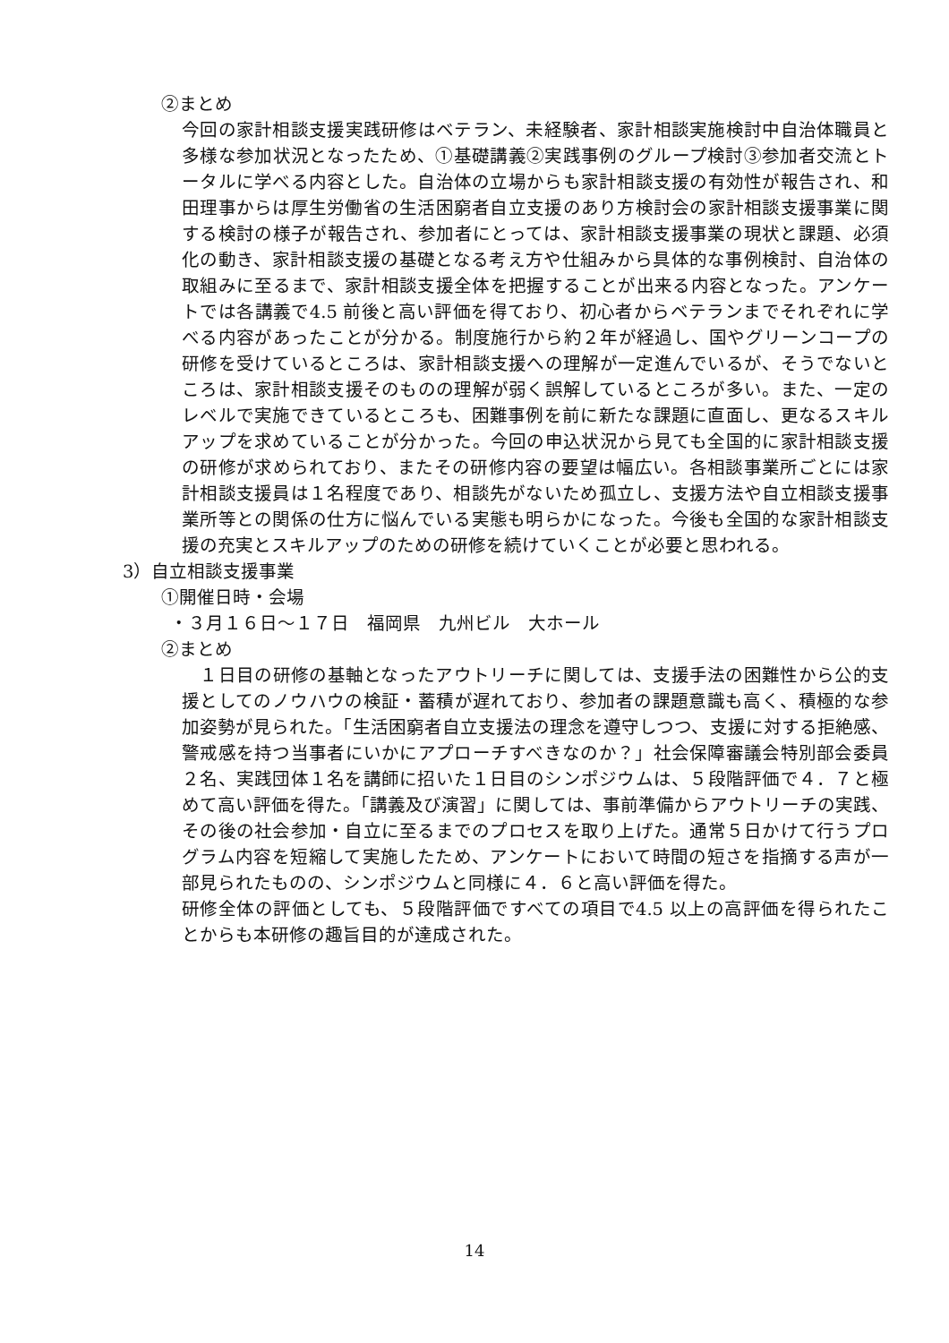②まとめ
今回の家計相談支援実践研修はベテラン、未経験者、家計相談実施検討中自治体職員と多様な参加状況となったため、①基礎講義②実践事例のグループ検討③参加者交流とトータルに学べる内容とした。自治体の立場からも家計相談支援の有効性が報告され、和田理事からは厚生労働省の生活困窮者自立支援のあり方検討会の家計相談支援事業に関する検討の様子が報告され、参加者にとっては、家計相談支援事業の現状と課題、必須化の動き、家計相談支援の基礎となる考え方や仕組みから具体的な事例検討、自治体の取組みに至るまで、家計相談支援全体を把握することが出来る内容となった。アンケートでは各講義で4.5 前後と高い評価を得ており、初心者からベテランまでそれぞれに学べる内容があったことが分かる。制度施行から約２年が経過し、国やグリーンコープの研修を受けているところは、家計相談支援への理解が一定進んでいるが、そうでないところは、家計相談支援そのものの理解が弱く誤解しているところが多い。また、一定のレベルで実施できているところも、困難事例を前に新たな課題に直面し、更なるスキルアップを求めていることが分かった。今回の申込状況から見ても全国的に家計相談支援の研修が求められており、またその研修内容の要望は幅広い。各相談事業所ごとには家計相談支援員は１名程度であり、相談先がないため孤立し、支援方法や自立相談支援事業所等との関係の仕方に悩んでいる実態も明らかになった。今後も全国的な家計相談支援の充実とスキルアップのための研修を続けていくことが必要と思われる。
3）自立相談支援事業
①開催日時・会場
・３月１６日～１７日　福岡県　九州ビル　大ホール
②まとめ
　１日目の研修の基軸となったアウトリーチに関しては、支援手法の困難性から公的支援としてのノウハウの検証・蓄積が遅れており、参加者の課題意識も高く、積極的な参加姿勢が見られた。「生活困窮者自立支援法の理念を遵守しつつ、支援に対する拒絶感、警戒感を持つ当事者にいかにアプローチすべきなのか？」社会保障審議会特別部会委員２名、実践団体１名を講師に招いた１日目のシンポジウムは、５段階評価で４．７と極めて高い評価を得た。「講義及び演習」に関しては、事前準備からアウトリーチの実践、その後の社会参加・自立に至るまでのプロセスを取り上げた。通常５日かけて行うプログラム内容を短縮して実施したため、アンケートにおいて時間の短さを指摘する声が一部見られたものの、シンポジウムと同様に４．６と高い評価を得た。
研修全体の評価としても、５段階評価ですべての項目で4.5 以上の高評価を得られたことからも本研修の趣旨目的が達成された。
14